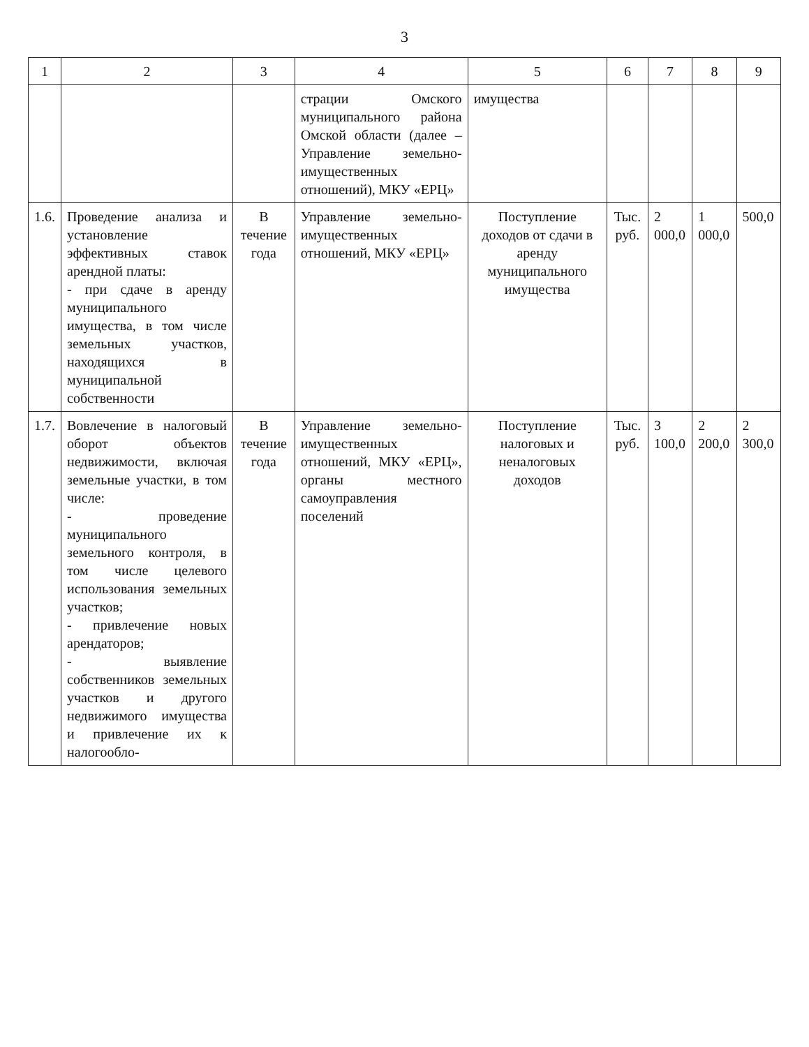3
| 1 | 2 | 3 | 4 | 5 | 6 | 7 | 8 | 9 |
| --- | --- | --- | --- | --- | --- | --- | --- | --- |
| | | | страции Омского муниципального района Омской области (далее – Управление земельно-имущественных отношений), МКУ «ЕРЦ» | имущества | | | | |
| 1.6. | Проведение анализа и установление эффективных ставок арендной платы: - при сдаче в аренду муниципального имущества, в том числе земельных участков, находящихся в муниципальной собственности | В течение года | Управление земельно-имущественных отношений, МКУ «ЕРЦ» | Поступление доходов от сдачи в аренду муниципального имущества | Тыс. руб. | 2 000,0 | 1 000,0 | 500,0 |
| 1.7. | Вовлечение в налоговый оборот объектов недвижимости, включая земельные участки, в том числе: - проведение муниципального земельного контроля, в том числе целевого использования земельных участков; - привлечение новых арендаторов; - выявление собственников земельных участков и другого недвижимого имущества и привлечение их к налогообло- | В течение года | Управление земельно-имущественных отношений, МКУ «ЕРЦ», органы местного самоуправления поселений | Поступление налоговых и неналоговых доходов | Тыс. руб. | 3 100,0 | 2 200,0 | 2 300,0 |